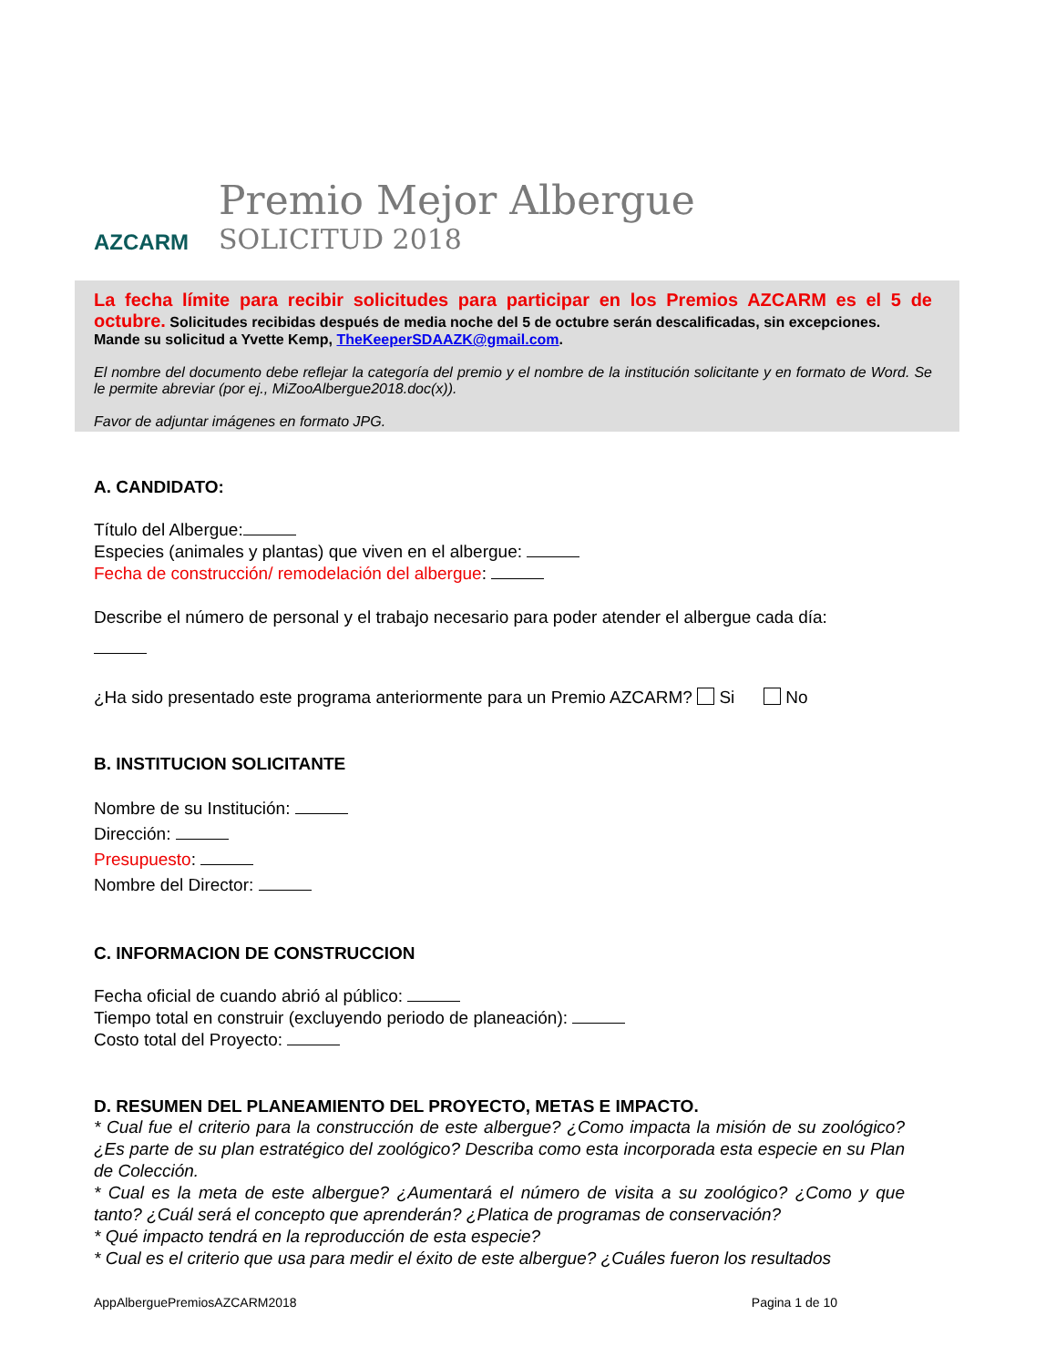AZCARM
Premio Mejor Albergue
SOLICITUD 2018
La fecha límite para recibir solicitudes para participar en los Premios AZCARM es el 5 de octubre. Solicitudes recibidas después de media noche del 5 de octubre serán descalificadas, sin excepciones.
Mande su solicitud a Yvette Kemp, TheKeeperSDAAZK@gmail.com.
El nombre del documento debe reflejar la categoría del premio y el nombre de la institución solicitante y en formato de Word. Se le permite abreviar (por ej., MiZooAlbergue2018.doc(x)).
Favor de adjuntar imágenes en formato JPG.
A. CANDIDATO:
Título del Albergue:
Especies (animales y plantas) que viven en el albergue:
Fecha de construcción/ remodelación del albergue:
Describe el número de personal y el trabajo necesario para poder atender el albergue cada día:
¿Ha sido presentado este programa anteriormente para un Premio AZCARM? Si No
B. INSTITUCION SOLICITANTE
Nombre de su Institución:
Dirección:
Presupuesto:
Nombre del Director:
C. INFORMACION DE CONSTRUCCION
Fecha oficial de cuando abrió al público:
Tiempo total en construir (excluyendo periodo de planeación):
Costo total del Proyecto:
D. RESUMEN DEL PLANEAMIENTO DEL PROYECTO, METAS E IMPACTO.
* Cual fue el criterio para la construcción de este albergue? ¿Como impacta la misión de su zoológico? ¿Es parte de su plan estratégico del zoológico? Describa como esta incorporada esta especie en su Plan de Colección.
* Cual es la meta de este albergue? ¿Aumentará el número de visita a su zoológico? ¿Como y que tanto? ¿Cuál será el concepto que aprenderán? ¿Platica de programas de conservación?
* Qué impacto tendrá en la reproducción de esta especie?
* Cual es el criterio que usa para medir el éxito de este albergue? ¿Cuáles fueron los resultados
AppAlberguePremiosAZCARM2018 Pagina 1 de 10